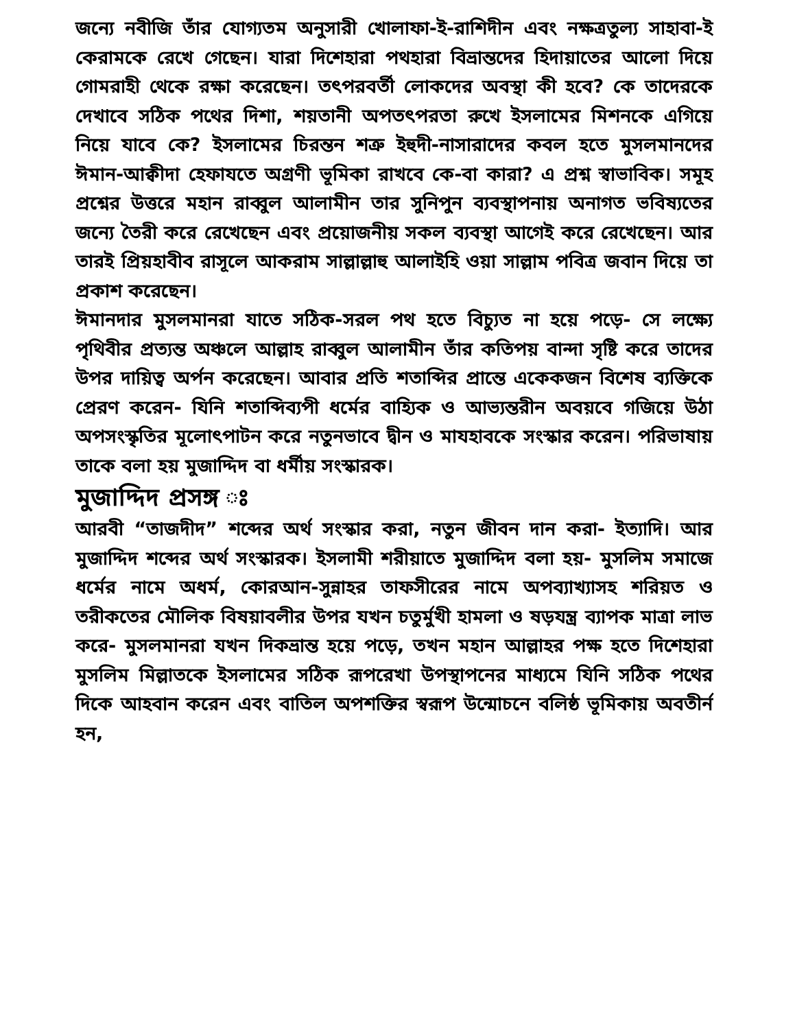জন্যে নবীজি তাঁর যোগ্যতম অনুসারী খোলাফা-ই-রাশিদীন এবং নক্ষত্রতুল্য সাহাবা-ই কেরামকে রেখে গেছেন। যারা দিশেহারা পথহারা বিভ্রান্তদের হিদায়াতের আলো দিয়ে গোমরাহী থেকে রক্ষা করেছেন। তৎপরবর্তী লোকদের অবস্থা কী হবে? কে তাদেরকে দেখাবে সঠিক পথের দিশা, শয়তানী অপতৎপরতা রুখে ইসলামের মিশনকে এগিয়ে নিয়ে যাবে কে? ইসলামের চিরন্তন শত্রু ইহুদী-নাসারাদের কবল হতে মুসলমানদের ঈমান-আক্বীদা হেফাযতে অগ্রণী ভূমিকা রাখবে কে-বা কারা? এ প্রশ্ন স্বাভাবিক। সমূহ প্রশ্নের উত্তরে মহান রাব্বুল আলামীন তার সুনিপুন ব্যবস্থাপনায় অনাগত ভবিষ্যতের জন্যে তৈরী করে রেখেছেন এবং প্রয়োজনীয় সকল ব্যবস্থা আগেই করে রেখেছেন। আর তারই প্রিয়হাবীব রাসূলে আকরাম সাল্লাল্লাহু আলাইহি ওয়া সাল্লাম পবিত্র জবান দিয়ে তা প্রকাশ করেছেন।
ঈমানদার মুসলমানরা যাতে সঠিক-সরল পথ হতে বিচ্যুত না হয়ে পড়ে- সে লক্ষ্যে পৃথিবীর প্রত্যন্ত অঞ্চলে আল্লাহ রাব্বুল আলামীন তাঁর কতিপয় বান্দা সৃষ্টি করে তাদের উপর দায়িত্ব অর্পন করেছেন। আবার প্রতি শতাব্দির প্রান্তে একেকজন বিশেষ ব্যক্তিকে প্রেরণ করেন- যিনি শতাব্দিব্যপী ধর্মের বাহ্যিক ও আভ্যন্তরীন অবয়বে গজিয়ে উঠা অপসংস্কৃতির মূলোৎপাটন করে নতুনভাবে দ্বীন ও মাযহাবকে সংস্কার করেন। পরিভাষায় তাকে বলা হয় মুজাদ্দিদ বা ধর্মীয় সংস্কারক।
মুজাদ্দিদ প্রসঙ্গ ঃ
আরবী “তাজদীদ” শব্দের অর্থ সংস্কার করা, নতুন জীবন দান করা- ইত্যাদি। আর মুজাদ্দিদ শব্দের অর্থ সংস্কারক। ইসলামী শরীয়াতে মুজাদ্দিদ বলা হয়- মুসলিম সমাজে ধর্মের নামে অধর্ম, কোরআন-সুন্নাহর তাফসীরের নামে অপব্যাখ্যাসহ শরিয়ত ও তরীকতের মৌলিক বিষয়াবলীর উপর যখন চতুর্মুখী হামলা ও ষড়যন্ত্র ব্যাপক মাত্রা লাভ করে- মুসলমানরা যখন দিকভ্রান্ত হয়ে পড়ে, তখন মহান আল্লাহর পক্ষ হতে দিশেহারা মুসলিম মিল্লাতকে ইসলামের সঠিক রূপরেখা উপস্থাপনের মাধ্যমে যিনি সঠিক পথের দিকে আহবান করেন এবং বাতিল অপশক্তির স্বরূপ উন্মোচনে বলিষ্ঠ ভূমিকায় অবতীর্ন হন,